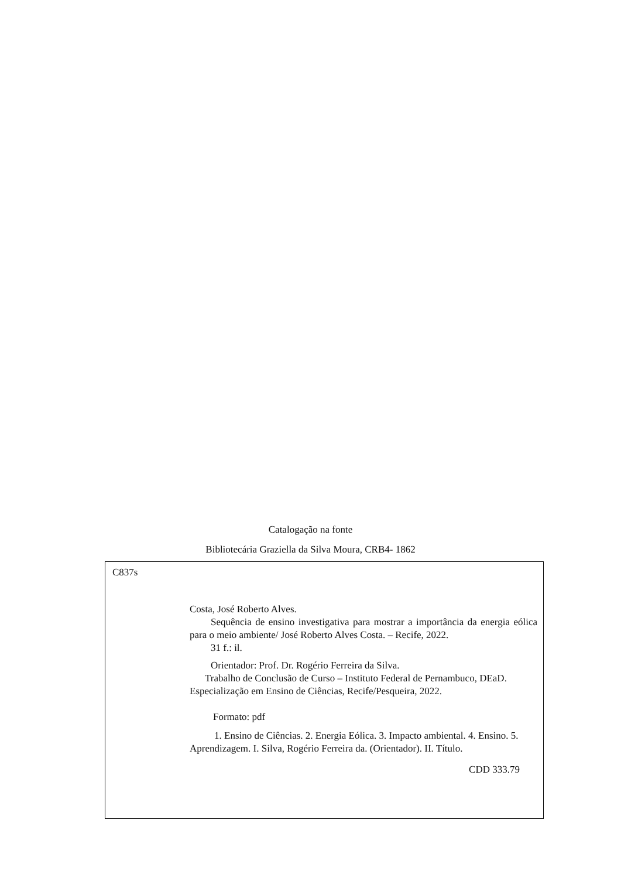Catalogação na fonte
Bibliotecária Graziella da Silva Moura, CRB4- 1862
C837s
Costa, José Roberto Alves.
Sequência de ensino investigativa para mostrar a importância da energia eólica para o meio ambiente/ José Roberto Alves Costa. – Recife, 2022.
31 f.: il.
Orientador: Prof. Dr. Rogério Ferreira da Silva.
Trabalho de Conclusão de Curso – Instituto Federal de Pernambuco, DEaD. Especialização em Ensino de Ciências, Recife/Pesqueira, 2022.
Formato: pdf
1. Ensino de Ciências. 2. Energia Eólica. 3. Impacto ambiental. 4. Ensino. 5. Aprendizagem. I. Silva, Rogério Ferreira da. (Orientador). II. Título.
CDD 333.79